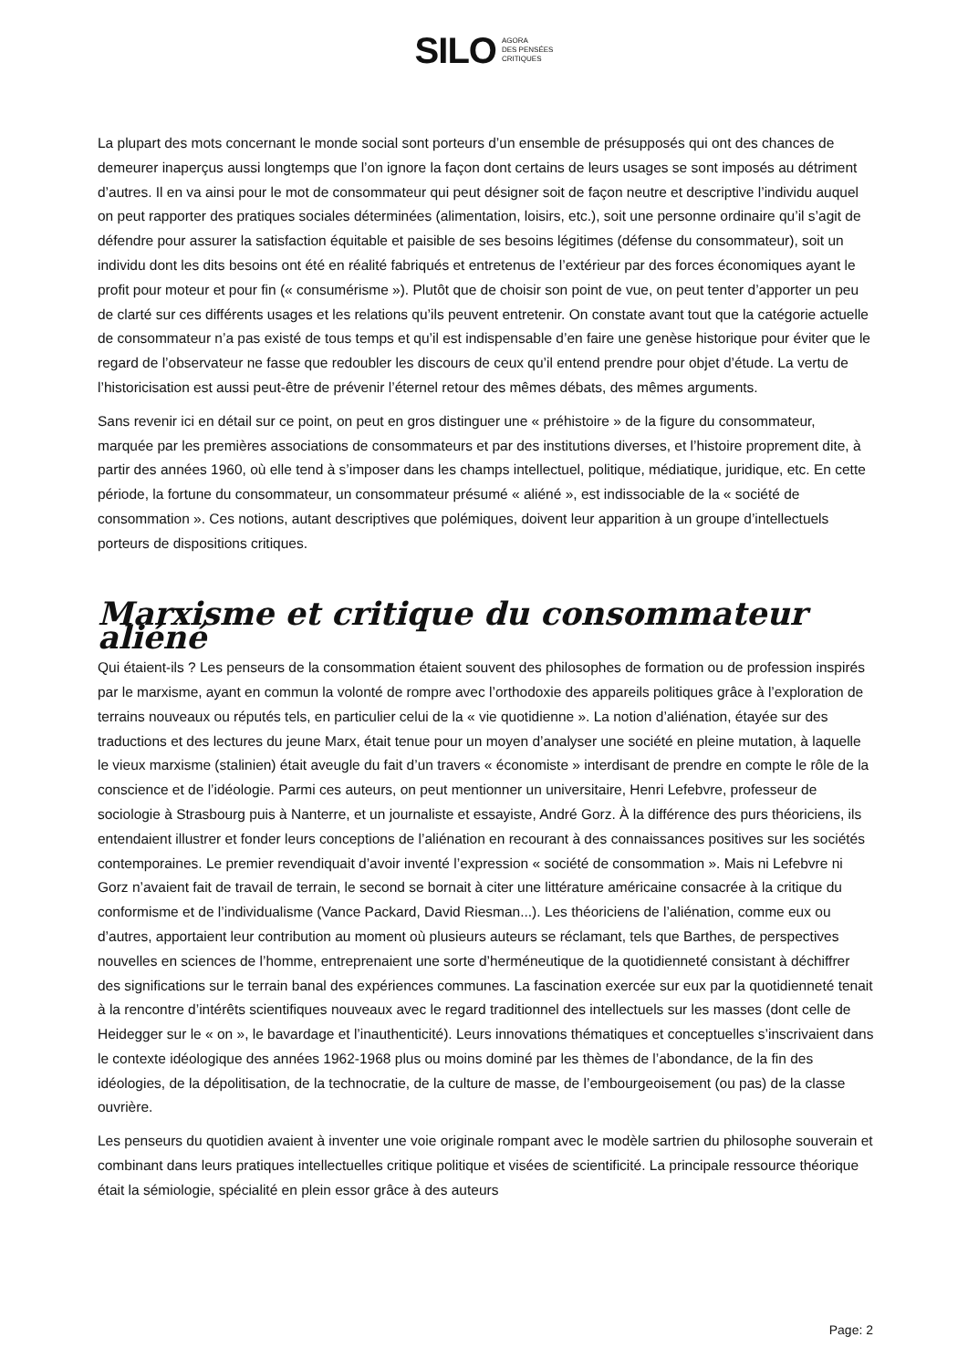SILO AGORA
DES PENSÉES
CRITIQUES
La plupart des mots concernant le monde social sont porteurs d’un ensemble de présupposés qui ont des chances de demeurer inaperçus aussi longtemps que l’on ignore la façon dont certains de leurs usages se sont imposés au détriment d’autres. Il en va ainsi pour le mot de consommateur qui peut désigner soit de façon neutre et descriptive l’individu auquel on peut rapporter des pratiques sociales déterminées (alimentation, loisirs, etc.), soit une personne ordinaire qu’il s’agit de défendre pour assurer la satisfaction équitable et paisible de ses besoins légitimes (défense du consommateur), soit un individu dont les dits besoins ont été en réalité fabriqués et entretenus de l’extérieur par des forces économiques ayant le profit pour moteur et pour fin (« consumérisme »). Plutôt que de choisir son point de vue, on peut tenter d’apporter un peu de clarté sur ces différents usages et les relations qu’ils peuvent entretenir. On constate avant tout que la catégorie actuelle de consommateur n’a pas existé de tous temps et qu’il est indispensable d’en faire une genèse historique pour éviter que le regard de l’observateur ne fasse que redoubler les discours de ceux qu’il entend prendre pour objet d’étude. La vertu de l’historicisation est aussi peut-être de prévenir l’éternel retour des mêmes débats, des mêmes arguments.
Sans revenir ici en détail sur ce point, on peut en gros distinguer une « préhistoire » de la figure du consommateur, marquée par les premières associations de consommateurs et par des institutions diverses, et l’histoire proprement dite, à partir des années 1960, où elle tend à s’imposer dans les champs intellectuel, politique, médiatique, juridique, etc. En cette période, la fortune du consommateur, un consommateur présumé « aliéné », est indissociable de la « société de consommation ». Ces notions, autant descriptives que polémiques, doivent leur apparition à un groupe d’intellectuels porteurs de dispositions critiques.
Marxisme et critique du consommateur aliéné
Qui étaient-ils ? Les penseurs de la consommation étaient souvent des philosophes de formation ou de profession inspirés par le marxisme, ayant en commun la volonté de rompre avec l’orthodoxie des appareils politiques grâce à l’exploration de terrains nouveaux ou réputés tels, en particulier celui de la « vie quotidienne ». La notion d’aliénation, étayée sur des traductions et des lectures du jeune Marx, était tenue pour un moyen d’analyser une société en pleine mutation, à laquelle le vieux marxisme (stalinien) était aveugle du fait d’un travers « économiste » interdisant de prendre en compte le rôle de la conscience et de l’idéologie. Parmi ces auteurs, on peut mentionner un universitaire, Henri Lefebvre, professeur de sociologie à Strasbourg puis à Nanterre, et un journaliste et essayiste, André Gorz. À la différence des purs théoriciens, ils entendaient illustrer et fonder leurs conceptions de l’aliénation en recourant à des connaissances positives sur les sociétés contemporaines. Le premier revendiquait d’avoir inventé l’expression « société de consommation ». Mais ni Lefebvre ni Gorz n’avaient fait de travail de terrain, le second se bornait à citer une littérature américaine consacrée à la critique du conformisme et de l’individualisme (Vance Packard, David Riesman...). Les théoriciens de l’aliénation, comme eux ou d’autres, apportaient leur contribution au moment où plusieurs auteurs se réclamant, tels que Barthes, de perspectives nouvelles en sciences de l’homme, entreprenaient une sorte d’herméneutique de la quotidienneté consistant à déchiffrer des significations sur le terrain banal des expériences communes. La fascination exercée sur eux par la quotidienneté tenait à la rencontre d’intérêts scientifiques nouveaux avec le regard traditionnel des intellectuels sur les masses (dont celle de Heidegger sur le « on », le bavardage et l’inauthenticité). Leurs innovations thématiques et conceptuelles s’inscrivaient dans le contexte idéologique des années 1962-1968 plus ou moins dominé par les thèmes de l’abondance, de la fin des idéologies, de la dépolitisation, de la technocratie, de la culture de masse, de l’embourgeoisement (ou pas) de la classe ouvrière.
Les penseurs du quotidien avaient à inventer une voie originale rompant avec le modèle sartrien du philosophe souverain et combinant dans leurs pratiques intellectuelles critique politique et visées de scientificité. La principale ressource théorique était la sémiologie, spécialité en plein essor grâce à des auteurs
Page: 2